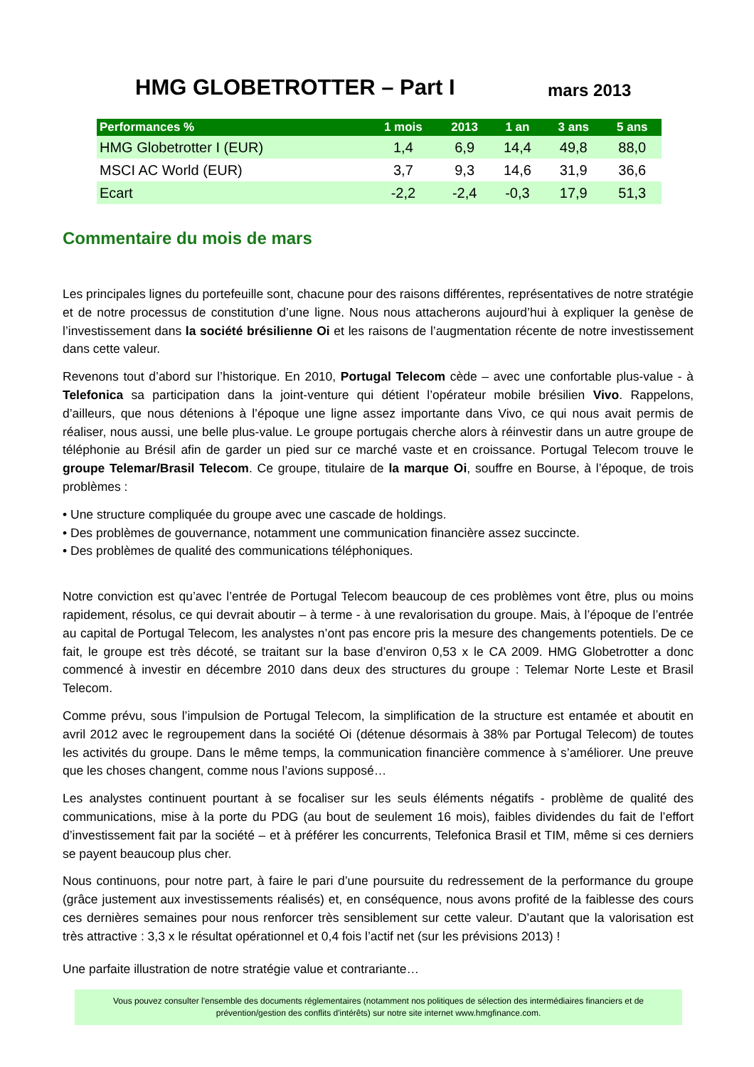HMG GLOBETROTTER – Part I
mars 2013
| Performances % | 1 mois | 2013 | 1 an | 3 ans | 5 ans |
| --- | --- | --- | --- | --- | --- |
| HMG Globetrotter I (EUR) | 1,4 | 6,9 | 14,4 | 49,8 | 88,0 |
| MSCI AC World (EUR) | 3,7 | 9,3 | 14,6 | 31,9 | 36,6 |
| Ecart | -2,2 | -2,4 | -0,3 | 17,9 | 51,3 |
Commentaire du mois de mars
Les principales lignes du portefeuille sont, chacune pour des raisons différentes, représentatives de notre stratégie et de notre processus de constitution d’une ligne. Nous nous attacherons aujourd’hui à expliquer la genèse de l’investissement dans la société brésilienne Oi et les raisons de l’augmentation récente de notre investissement dans cette valeur.
Revenons tout d’abord sur l’historique. En 2010, Portugal Telecom cède – avec une confortable plus-value - à Telefonica sa participation dans la joint-venture qui détient l’opérateur mobile brésilien Vivo. Rappelons, d’ailleurs, que nous détenions à l’époque une ligne assez importante dans Vivo, ce qui nous avait permis de réaliser, nous aussi, une belle plus-value. Le groupe portugais cherche alors à réinvestir dans un autre groupe de téléphonie au Brésil afin de garder un pied sur ce marché vaste et en croissance. Portugal Telecom trouve le groupe Telemar/Brasil Telecom. Ce groupe, titulaire de la marque Oi, souffre en Bourse, à l’époque, de trois problèmes :
• Une structure compliquée du groupe avec une cascade de holdings.
• Des problèmes de gouvernance, notamment une communication financière assez succincte.
• Des problèmes de qualité des communications téléphoniques.
Notre conviction est qu’avec l’entrée de Portugal Telecom beaucoup de ces problèmes vont être, plus ou moins rapidement, résolus, ce qui devrait aboutir – à terme - à une revalorisation du groupe. Mais, à l’époque de l’entrée au capital de Portugal Telecom, les analystes n’ont pas encore pris la mesure des changements potentiels. De ce fait, le groupe est très décoté, se traitant sur la base d’environ 0,53 x le CA 2009. HMG Globetrotter a donc commencé à investir en décembre 2010 dans deux des structures du groupe : Telemar Norte Leste et Brasil Telecom.
Comme prévu, sous l’impulsion de Portugal Telecom, la simplification de la structure est entamée et aboutit en avril 2012 avec le regroupement dans la société Oi (détenue désormais à 38% par Portugal Telecom) de toutes les activités du groupe. Dans le même temps, la communication financière commence à s’améliorer. Une preuve que les choses changent, comme nous l’avions supposé…
Les analystes continuent pourtant à se focaliser sur les seuls éléments négatifs - problème de qualité des communications, mise à la porte du PDG (au bout de seulement 16 mois), faibles dividendes du fait de l’effort d’investissement fait par la société – et à préférer les concurrents, Telefonica Brasil et TIM, même si ces derniers se payent beaucoup plus cher.
Nous continuons, pour notre part, à faire le pari d’une poursuite du redressement de la performance du groupe (grâce justement aux investissements réalisés) et, en conséquence, nous avons profité de la faiblesse des cours ces dernières semaines pour nous renforcer très sensiblement sur cette valeur. D’autant que la valorisation est très attractive : 3,3 x le résultat opérationnel et 0,4 fois l’actif net (sur les prévisions 2013) !
Une parfaite illustration de notre stratégie value et contrariante…
Vous pouvez consulter l'ensemble des documents réglementaires (notamment nos politiques de sélection des intermédiaires financiers et de prévention/gestion des conflits d'intérêts) sur notre site internet www.hmgfinance.com.